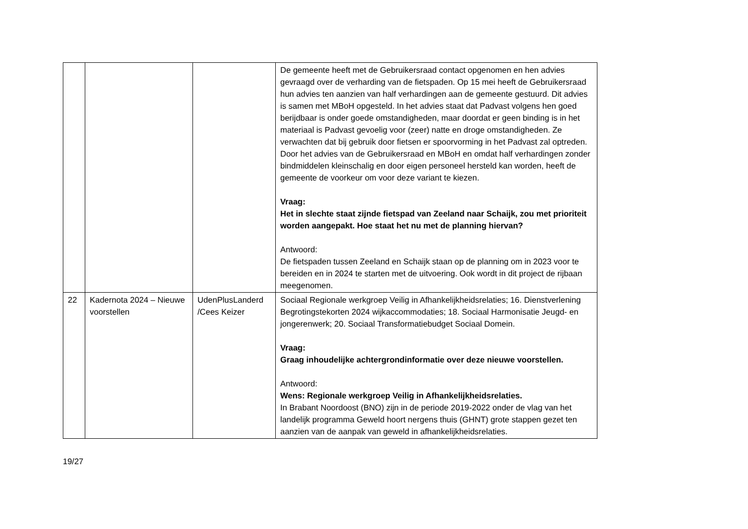| | | | De gemeente heeft met de Gebruikersraad contact opgenomen en hen advies gevraagd over de verharding van de fietspaden. Op 15 mei heeft de Gebruikersraad hun advies ten aanzien van half verhardingen aan de gemeente gestuurd. Dit advies is samen met MBoH opgesteld. In het advies staat dat Padvast volgens hen goed berijdbaar is onder goede omstandigheden, maar doordat er geen binding is in het materiaal is Padvast gevoelig voor (zeer) natte en droge omstandigheden. Ze verwachten dat bij gebruik door fietsen er spoorvorming in het Padvast zal optreden. Door het advies van de Gebruikersraad en MBoH en omdat half verhardingen zonder bindmiddelen kleinschalig en door eigen personeel hersteld kan worden, heeft de gemeente de voorkeur om voor deze variant te kiezen. Vraag: Het in slechte staat zijnde fietspad van Zeeland naar Schaijk, zou met prioriteit worden aangepakt. Hoe staat het nu met de planning hiervan? Antwoord: De fietspaden tussen Zeeland en Schaijk staan op de planning om in 2023 voor te bereiden en in 2024 te starten met de uitvoering. Ook wordt in dit project de rijbaan meegenomen. |
| 22 | Kadernota 2024 – Nieuwe voorstellen | UdenPlusLanderd /Cees Keizer | Sociaal Regionale werkgroep Veilig in Afhankelijkheidsrelaties; 16. Dienstverlening Begrotingstekorten 2024 wijkaccommodaties; 18. Sociaal Harmonisatie Jeugd- en jongerenwerk; 20. Sociaal Transformatiebudget Sociaal Domein. Vraag: Graag inhoudelijke achtergrondinformatie over deze nieuwe voorstellen. Antwoord: Wens: Regionale werkgroep Veilig in Afhankelijkheidsrelaties. In Brabant Noordoost (BNO) zijn in de periode 2019-2022 onder de vlag van het landelijk programma Geweld hoort nergens thuis (GHNT) grote stappen gezet ten aanzien van de aanpak van geweld in afhankelijkheidsrelaties. |
19/27